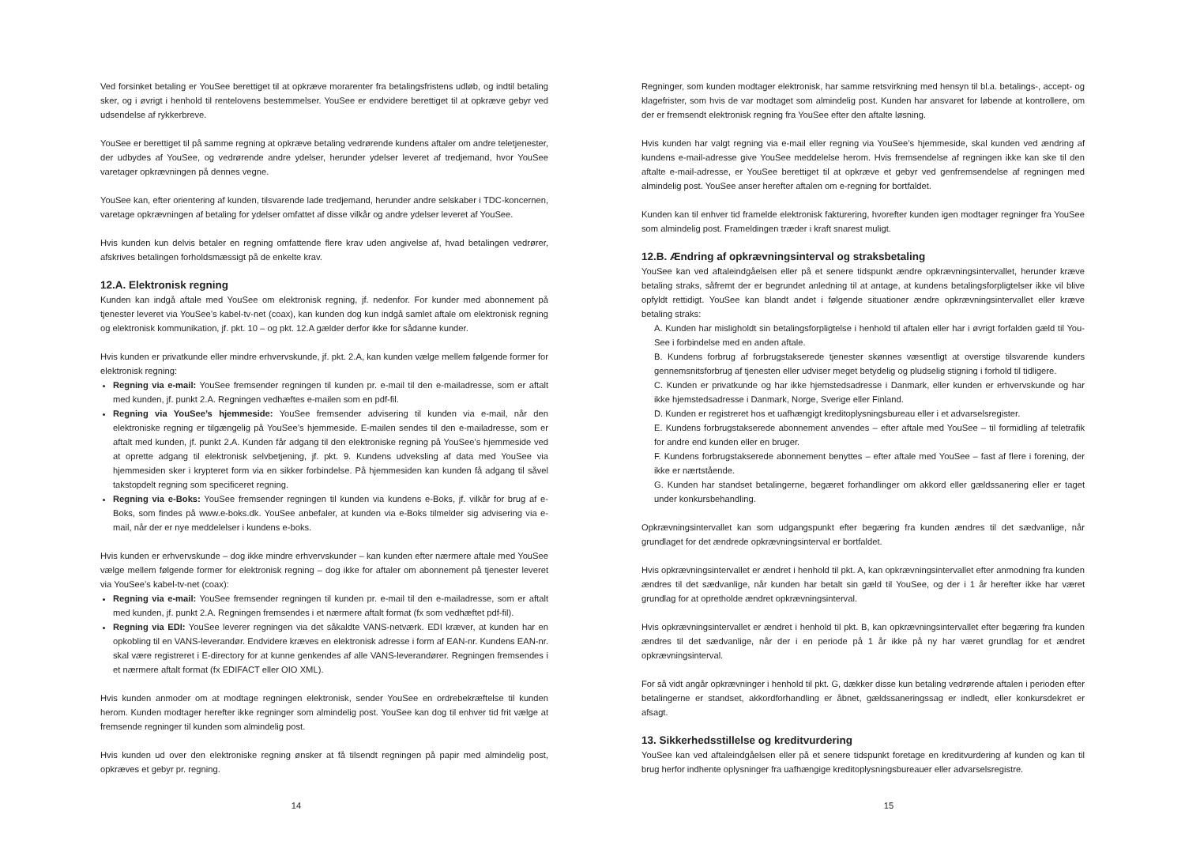Ved forsinket betaling er YouSee berettiget til at opkræve morarenter fra betalingsfristens udløb, og indtil betaling sker, og i øvrigt i henhold til rentelovens bestemmelser. YouSee er endvidere berettiget til at opkræve gebyr ved udsendelse af rykkerbreve.
YouSee er berettiget til på samme regning at opkræve betaling vedrørende kundens aftaler om andre teletjenester, der udbydes af YouSee, og vedrørende andre ydelser, herunder ydelser leveret af tredjemand, hvor YouSee varetager opkrævningen på dennes vegne.
YouSee kan, efter orientering af kunden, tilsvarende lade tredjemand, herunder andre selskaber i TDC-koncernen, varetage opkrævningen af betaling for ydelser omfattet af disse vilkår og andre ydelser leveret af YouSee.
Hvis kunden kun delvis betaler en regning omfattende flere krav uden angivelse af, hvad betalingen vedrører, afskrives betalingen forholdsmæssigt på de enkelte krav.
12.A. Elektronisk regning
Kunden kan indgå aftale med YouSee om elektronisk regning, jf. nedenfor. For kunder med abonnement på tjenester leveret via YouSee’s kabel-tv-net (coax), kan kunden dog kun indgå samlet aftale om elektronisk regning og elektronisk kommunikation, jf. pkt. 10 – og pkt. 12.A gælder derfor ikke for sådanne kunder.
Hvis kunden er privatkunde eller mindre erhvervskunde, jf. pkt. 2.A, kan kunden vælge mellem følgende former for elektronisk regning:
Regning via e-mail: YouSee fremsender regningen til kunden pr. e-mail til den e-mailadresse, som er aftalt med kunden, jf. punkt 2.A. Regningen vedhæftes e-mailen som en pdf-fil.
Regning via YouSee’s hjemmeside: YouSee fremsender advisering til kunden via e-mail, når den elektroniske regning er tilgængelig på YouSee’s hjemmeside. E-mailen sendes til den e-mailadresse, som er aftalt med kunden, jf. punkt 2.A. Kunden får adgang til den elektroniske regning på YouSee’s hjemmeside ved at oprette adgang til elektronisk selvbetjening, jf. pkt. 9. Kundens udveksling af data med YouSee via hjemmesiden sker i krypteret form via en sikker forbindelse. På hjemmesiden kan kunden få adgang til såvel takstopdelt regning som specificeret regning.
Regning via e-Boks: YouSee fremsender regningen til kunden via kundens e-Boks, jf. vilkår for brug af e-Boks, som findes på www.e-boks.dk. YouSee anbefaler, at kunden via e-Boks tilmelder sig advisering via e-mail, når der er nye meddelelser i kundens e-boks.
Hvis kunden er erhvervskunde – dog ikke mindre erhvervskunder – kan kunden efter nærmere aftale med YouSee vælge mellem følgende former for elektronisk regning – dog ikke for aftaler om abonnement på tjenester leveret via YouSee’s kabel-tv-net (coax):
Regning via e-mail: YouSee fremsender regningen til kunden pr. e-mail til den e-mailadresse, som er aftalt med kunden, jf. punkt 2.A. Regningen fremsendes i et nærmere aftalt format (fx som vedhæftet pdf-fil).
Regning via EDI: YouSee leverer regningen via det såkaldte VANS-netværk. EDI kræver, at kunden har en opkobling til en VANS-leverandør. Endvidere kræves en elektronisk adresse i form af EAN-nr. Kundens EAN-nr. skal være registreret i E-directory for at kunne genkendes af alle VANS-leverandører. Regningen fremsendes i et nærmere aftalt format (fx EDIFACT eller OIO XML).
Hvis kunden anmoder om at modtage regningen elektronisk, sender YouSee en ordrebekræftelse til kunden herom. Kunden modtager herefter ikke regninger som almindelig post. YouSee kan dog til enhver tid frit vælge at fremsende regninger til kunden som almindelig post.
Hvis kunden ud over den elektroniske regning ønsker at få tilsendt regningen på papir med almindelig post, opkræves et gebyr pr. regning.
14
Regninger, som kunden modtager elektronisk, har samme retsvirkning med hensyn til bl.a. betalings-, accept- og klagefrister, som hvis de var modtaget som almindelig post. Kunden har ansvaret for løbende at kontrollere, om der er fremsendt elektronisk regning fra YouSee efter den aftalte løsning.
Hvis kunden har valgt regning via e-mail eller regning via YouSee’s hjemmeside, skal kunden ved ændring af kundens e-mail-adresse give YouSee meddelelse herom. Hvis fremsendelse af regningen ikke kan ske til den aftalte e-mail-adresse, er YouSee berettiget til at opkræve et gebyr ved genfremsendelse af regningen med almindelig post. YouSee anser herefter aftalen om e-regning for bortfaldet.
Kunden kan til enhver tid framelde elektronisk fakturering, hvorefter kunden igen modtager regninger fra YouSee som almindelig post. Frameldingen træder i kraft snarest muligt.
12.B. Ændring af opkrævningsinterval og straksbetaling
YouSee kan ved aftaleindgåelsen eller på et senere tidspunkt ændre opkrævningsintervallet, herunder kræve betaling straks, såfremt der er begrundet anledning til at antage, at kundens betalingsforpligtelser ikke vil blive opfyldt rettidigt. YouSee kan blandt andet i følgende situationer ændre opkrævningsintervallet eller kræve betaling straks:
A. Kunden har misligholdt sin betalingsforpligtelse i henhold til aftalen eller har i øvrigt forfalden gæld til You-See i forbindelse med en anden aftale.
B. Kundens forbrug af forbrugstakserede tjenester skønnes væsentligt at overstige tilsvarende kunders gennemsnitsforbrug af tjenesten eller udviser meget betydelig og pludselig stigning i forhold til tidligere.
C. Kunden er privatkunde og har ikke hjemstedsadresse i Danmark, eller kunden er erhvervskunde og har ikke hjemstedsadresse i Danmark, Norge, Sverige eller Finland.
D. Kunden er registreret hos et uafhængigt kreditoplysningsbureau eller i et advarselsregister.
E. Kundens forbrugstakserede abonnement anvendes – efter aftale med YouSee – til formidling af teletrafik for andre end kunden eller en bruger.
F. Kundens forbrugstakserede abonnement benyttes – efter aftale med YouSee – fast af flere i forening, der ikke er nærtstående.
G. Kunden har standset betalingerne, begæret forhandlinger om akkord eller gældssanering eller er taget under konkursbehandling.
Opkrævningsintervallet kan som udgangspunkt efter begæring fra kunden ændres til det sædvanlige, når grundlaget for det ændrede opkrævningsinterval er bortfaldet.
Hvis opkrævningsintervallet er ændret i henhold til pkt. A, kan opkrævningsintervallet efter anmodning fra kunden ændres til det sædvanlige, når kunden har betalt sin gæld til YouSee, og der i 1 år herefter ikke har været grundlag for at opretholde ændret opkrævningsinterval.
Hvis opkrævningsintervallet er ændret i henhold til pkt. B, kan opkrævningsintervallet efter begæring fra kunden ændres til det sædvanlige, når der i en periode på 1 år ikke på ny har været grundlag for et ændret opkrævningsinterval.
For så vidt angår opkrævninger i henhold til pkt. G, dækker disse kun betaling vedrørende aftalen i perioden efter betalingerne er standset, akkordforhandling er åbnet, gældssaneringssag er indledt, eller konkursdekret er afsagt.
13. Sikkerhedsstillelse og kreditvurdering
YouSee kan ved aftaleindgåelsen eller på et senere tidspunkt foretage en kreditvurdering af kunden og kan til brug herfor indhente oplysninger fra uafhængige kreditoplysningsbureauer eller advarselsregistre.
15